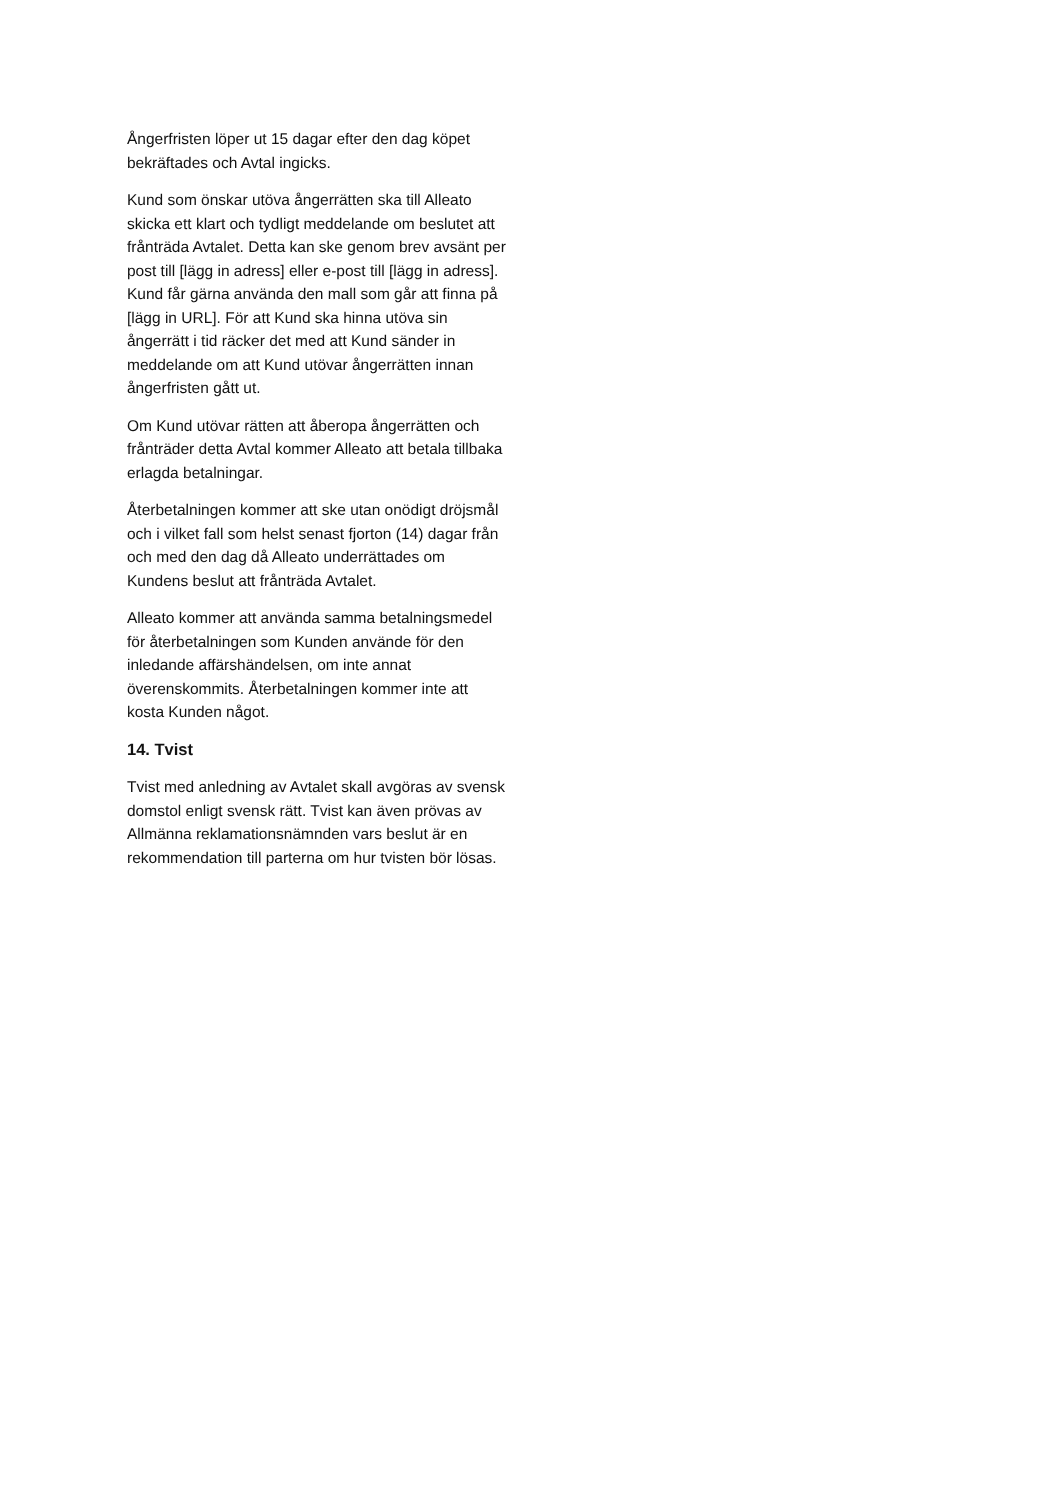Ångerfristen löper ut 15 dagar efter den dag köpet bekräftades och Avtal ingicks.
Kund som önskar utöva ångerrätten ska till Alleato skicka ett klart och tydligt meddelande om beslutet att frånträda Avtalet. Detta kan ske genom brev avsänt per post till [lägg in adress] eller e-post till [lägg in adress]. Kund får gärna använda den mall som går att finna på [lägg in URL]. För att Kund ska hinna utöva sin ångerrätt i tid räcker det med att Kund sänder in meddelande om att Kund utövar ångerrätten innan ångerfristen gått ut.
Om Kund utövar rätten att åberopa ångerrätten och frånträder detta Avtal kommer Alleato att betala tillbaka erlagda betalningar.
Återbetalningen kommer att ske utan onödigt dröjsmål och i vilket fall som helst senast fjorton (14) dagar från och med den dag då Alleato underrättades om Kundens beslut att frånträda Avtalet.
Alleato kommer att använda samma betalningsmedel för återbetalningen som Kunden använde för den inledande affärshändelsen, om inte annat överenskommits. Återbetalningen kommer inte att kosta Kunden något.
14. Tvist
Tvist med anledning av Avtalet skall avgöras av svensk domstol enligt svensk rätt. Tvist kan även prövas av Allmänna reklamationsnämnden vars beslut är en rekommendation till parterna om hur tvisten bör lösas.